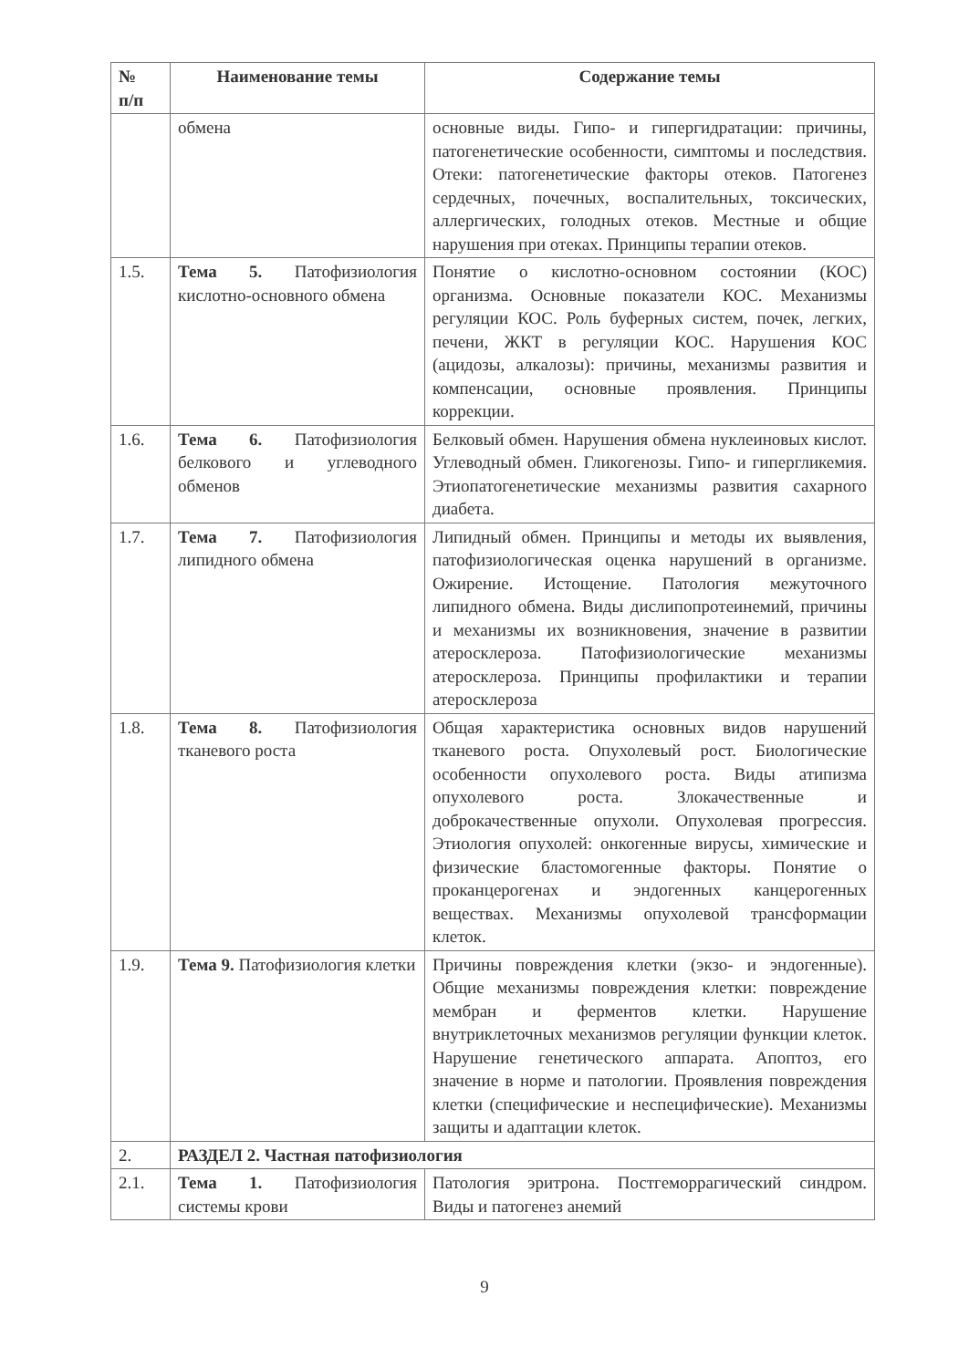| № п/п | Наименование темы | Содержание темы |
| --- | --- | --- |
| | обмена | основные виды. Гипо- и гипергидратации: причины, патогенетические особенности, симптомы и последствия. Отеки: патогенетические факторы отеков. Патогенез сердечных, почечных, воспалительных, токсических, аллергических, голодных отеков. Местные и общие нарушения при отеках. Принципы терапии отеков. |
| 1.5. | Тема 5. Патофизиология кислотно-основного обмена | Понятие о кислотно-основном состоянии (КОС) организма. Основные показатели КОС. Механизмы регуляции КОС. Роль буферных систем, почек, легких, печени, ЖКТ в регуляции КОС. Нарушения КОС (ацидозы, алкалозы): причины, механизмы развития и компенсации, основные проявления. Принципы коррекции. |
| 1.6. | Тема 6. Патофизиология белкового и углеводного обменов | Белковый обмен. Нарушения обмена нуклеиновых кислот. Углеводный обмен. Гликогенозы. Гипо- и гипергликемия. Этиопатогенетические механизмы развития сахарного диабета. |
| 1.7. | Тема 7. Патофизиология липидного обмена | Липидный обмен. Принципы и методы их выявления, патофизиологическая оценка нарушений в организме. Ожирение. Истощение. Патология межуточного липидного обмена. Виды дислипопротеинемий, причины и механизмы их возникновения, значение в развитии атеросклероза. Патофизиологические механизмы атеросклероза. Принципы профилактики и терапии атеросклероза |
| 1.8. | Тема 8. Патофизиология тканевого роста | Общая характеристика основных видов нарушений тканевого роста. Опухолевый рост. Биологические особенности опухолевого роста. Виды атипизма опухолевого роста. Злокачественные и доброкачественные опухоли. Опухолевая прогрессия. Этиология опухолей: онкогенные вирусы, химические и физические бластомогенные факторы. Понятие о проканцерогенах и эндогенных канцерогенных веществах. Механизмы опухолевой трансформации клеток. |
| 1.9. | Тема 9. Патофизиология клетки | Причины повреждения клетки (экзо- и эндогенные). Общие механизмы повреждения клетки: повреждение мембран и ферментов клетки. Нарушение внутриклеточных механизмов регуляции функции клеток. Нарушение генетического аппарата. Апоптоз, его значение в норме и патологии. Проявления повреждения клетки (специфические и неспецифические). Механизмы защиты и адаптации клеток. |
| 2. | РАЗДЕЛ 2. Частная патофизиология | |
| 2.1. | Тема 1. Патофизиология системы крови | Патология эритрона. Постгеморрагический синдром. Виды и патогенез анемий |
9